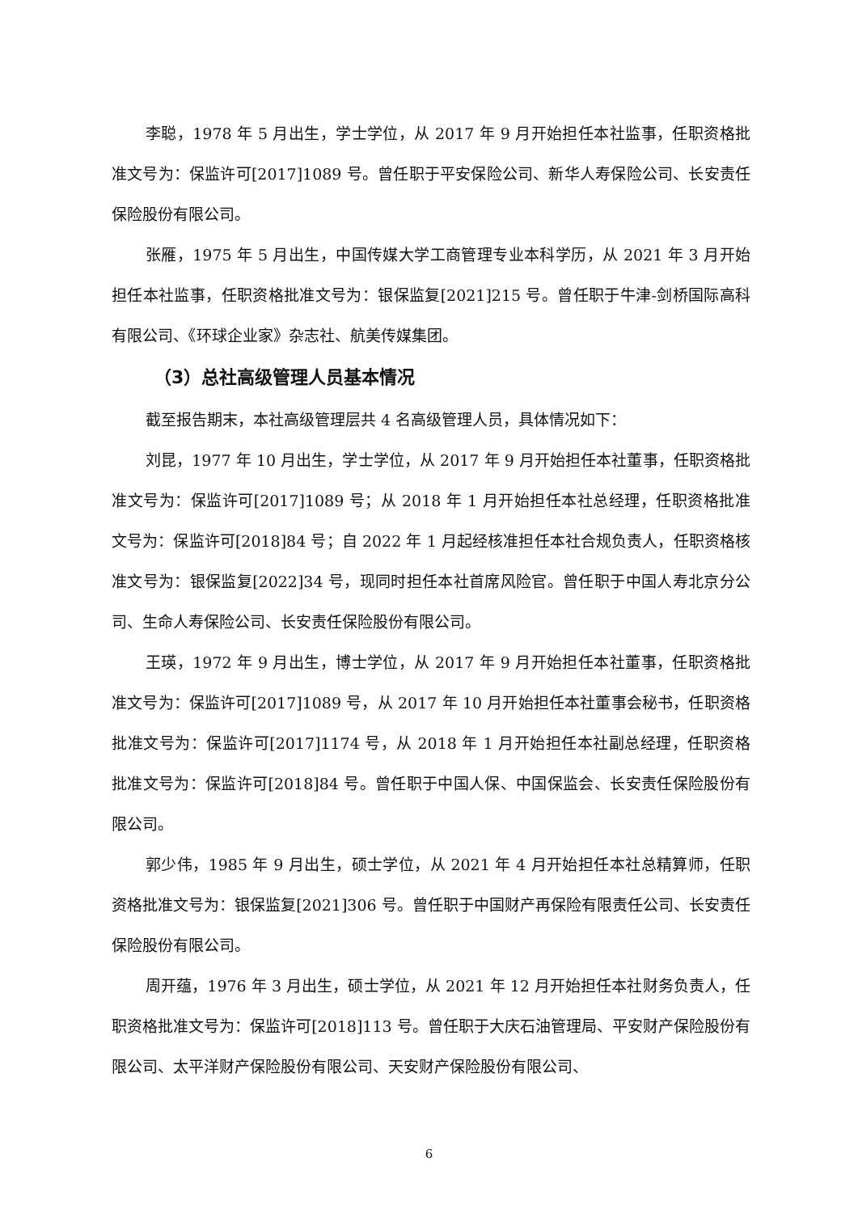李聪，1978 年 5 月出生，学士学位，从 2017 年 9 月开始担任本社监事，任职资格批准文号为：保监许可[2017]1089 号。曾任职于平安保险公司、新华人寿保险公司、长安责任保险股份有限公司。
张雁，1975 年 5 月出生，中国传媒大学工商管理专业本科学历，从 2021 年 3 月开始担任本社监事，任职资格批准文号为：银保监复[2021]215 号。曾任职于牛津-剑桥国际高科有限公司、《环球企业家》杂志社、航美传媒集团。
（3）总社高级管理人员基本情况
截至报告期末，本社高级管理层共 4 名高级管理人员，具体情况如下：
刘昆，1977 年 10 月出生，学士学位，从 2017 年 9 月开始担任本社董事，任职资格批准文号为：保监许可[2017]1089 号；从 2018 年 1 月开始担任本社总经理，任职资格批准文号为：保监许可[2018]84 号；自 2022 年 1 月起经核准担任本社合规负责人，任职资格核准文号为：银保监复[2022]34 号，现同时担任本社首席风险官。曾任职于中国人寿北京分公司、生命人寿保险公司、长安责任保险股份有限公司。
王瑛，1972 年 9 月出生，博士学位，从 2017 年 9 月开始担任本社董事，任职资格批准文号为：保监许可[2017]1089 号，从 2017 年 10 月开始担任本社董事会秘书，任职资格批准文号为：保监许可[2017]1174 号，从 2018 年 1 月开始担任本社副总经理，任职资格批准文号为：保监许可[2018]84 号。曾任职于中国人保、中国保监会、长安责任保险股份有限公司。
郭少伟，1985 年 9 月出生，硕士学位，从 2021 年 4 月开始担任本社总精算师，任职资格批准文号为：银保监复[2021]306 号。曾任职于中国财产再保险有限责任公司、长安责任保险股份有限公司。
周开蕴，1976 年 3 月出生，硕士学位，从 2021 年 12 月开始担任本社财务负责人，任职资格批准文号为：保监许可[2018]113 号。曾任职于大庆石油管理局、平安财产保险股份有限公司、太平洋财产保险股份有限公司、天安财产保险股份有限公司、
6